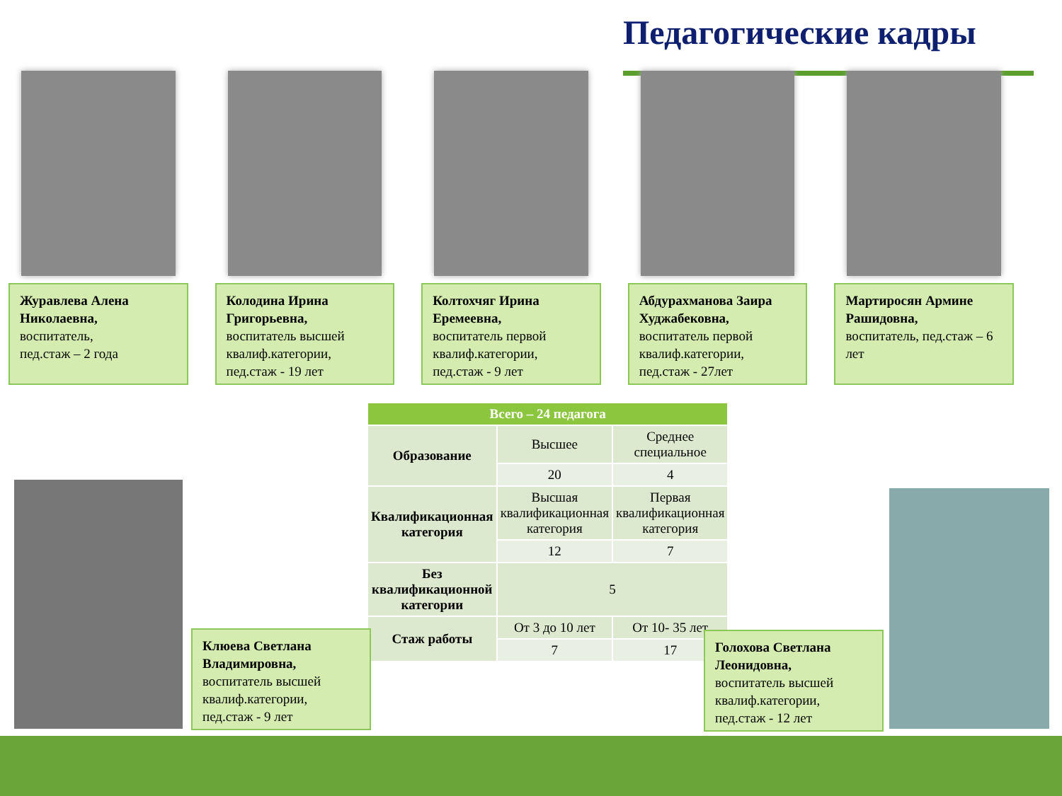Педагогические кадры
Журавлева Алена Николаевна,
воспитатель,
пед.стаж – 2 года
Колодина Ирина Григорьевна,
воспитатель высшей квалиф.категории, пед.стаж - 19 лет
Колтохчяг Ирина Еремеевна,
воспитатель первой квалиф.категории, пед.стаж - 9 лет
Абдурахманова Заира Худжабековна,
воспитатель первой квалиф.категории, пед.стаж - 27лет
Мартиросян Армине Рашидовна,
воспитатель, пед.стаж – 6 лет
| Всего – 24 педагога | | | |
| --- | --- | --- | --- |
| Образование | Высшее | Среднее специальное | |
| | 20 | 4 | |
| Квалификационная категория | Высшая квалификационная категория | Первая квалификационная категория | |
| | 12 | 7 | |
| Без квалификационной категории | 5 | | |
| Стаж работы | От 3 до 10 лет | | От 10- 35 лет |
| | 7 | | 17 |
Клюева Светлана Владимировна,
воспитатель высшей квалиф.категории, пед.стаж - 9 лет
Голохова Светлана Леонидовна,
воспитатель высшей квалиф.категории, пед.стаж - 12 лет